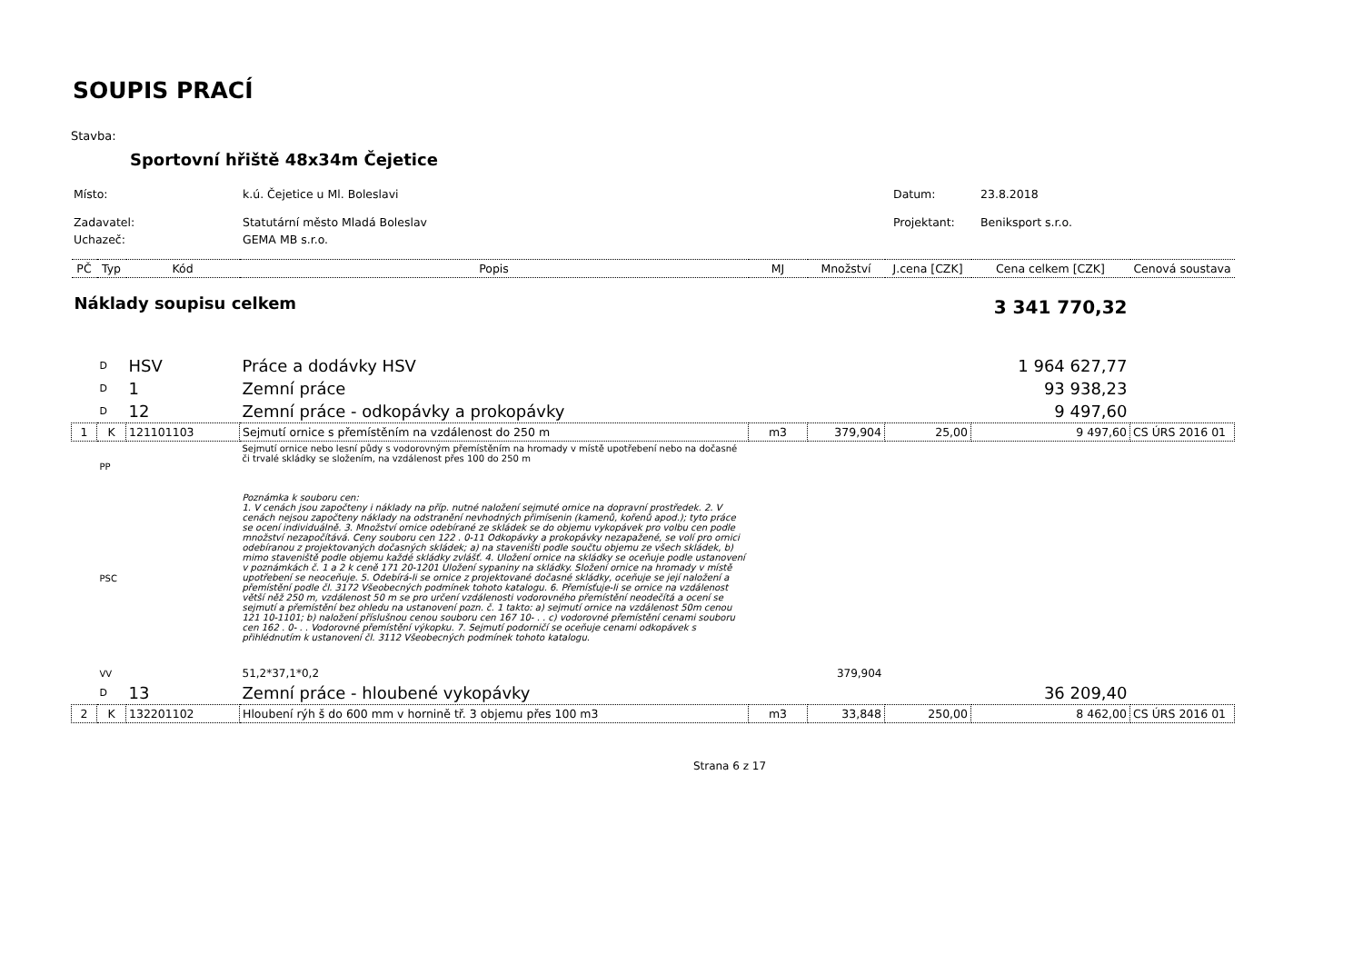SOUPIS PRACÍ
Stavba:
Sportovní hřiště 48x34m Čejetice
| Místo: | k.ú. Čejetice u Ml. Boleslavi | Datum: | 23.8.2018 |
| Zadavatel: | Statutární město Mladá Boleslav | Projektant: | Beniksport s.r.o. |
| Uchazeč: | GEMA MB s.r.o. | | |
| PČ | Typ | Kód | Popis | MJ | Množství | J.cena [CZK] | Cena celkem [CZK] | Cenová soustava |
| --- | --- | --- | --- | --- | --- | --- | --- | --- |
| Náklady soupisu celkem | | | | | | | 3 341 770,32 | |
| | D | HSV | Práce a dodávky HSV | | | | 1 964 627,77 | |
| | D | 1 | Zemní práce | | | | 93 938,23 | |
| | D | 12 | Zemní práce - odkopávky a prokopávky | | | | 9 497,60 | |
| 1 | K | 121101103 | Sejmutí ornice s přemístěním na vzdálenost do 250 m | m3 | 379,904 | 25,00 | 9 497,60 | CS ÚRS 2016 01 |
| | PP | | Sejmutí ornice nebo lesní půdy s vodorovným přemístěním na hromady v místě upotřebení nebo na dočasné či trvalé skládky se složením, na vzdálenost přes 100 do 250 m | | | | | |
| | PSC | | Poznámka k souboru cen: 1. V cenách jsou započteny i náklady na příp. nutné naložení sejmuté ornice na dopravní prostředek. 2. V cenách nejsou započteny náklady na odstranění nevhodných přimísenin (kamenů, kořenů apod.); tyto práce se ocení individuálně. 3. Množství ornice odebírané ze skládek se do objemu vykopávek pro volbu cen podle množství nezapočítává. Ceny souboru cen 122 . 0-11 Odkopávky a prokopávky nezapažené, se volí pro ornici odebíranou z projektovaných dočasných skládek; a) na staveništi podle součtu objemu ze všech skládek, b) mimo staveniště podle objemu každé skládky zvlášť. 4. Uložení ornice na skládky se oceňuje podle ustanovení v poznámkách č. 1 a 2 k ceně 171 20-1201 Uložení sypaniny na skládky. Složení ornice na hromady v místě upotřebení se neoceňuje. 5. Odebírá-li se ornice z projektované dočasné skládky, oceňuje se její naložení a přemístění podle čl. 3172 Všeobecných podmínek tohoto katalogu. 6. Přemísťuje-li se ornice na vzdálenost větší něž 250 m, vzdálenost 50 m se pro určení vzdálenosti vodorovného přemístění neodečítá a ocení se sejmutí a přemístění bez ohledu na ustanovení pozn. č. 1 takto: a) sejmutí ornice na vzdálenost 50m cenou 121 10-1101; b) naložení příslušnou cenou souboru cen 167 10- . . c) vodorovné přemístění cenami souboru cen 162 . 0- . . Vodorovné přemístění výkopku. 7. Sejmutí podorničí se oceňuje cenami odkopávek s přihlédnutím k ustanovení čl. 3112 Všeobecných podmínek tohoto katalogu. | | | | | |
| | VV | | 51,2*37,1*0,2 | | 379,904 | | | |
| | D | 13 | Zemní práce - hloubené vykopávky | | | | 36 209,40 | |
| 2 | K | 132201102 | Hloubení rýh š do 600 mm v hornině tř. 3 objemu přes 100 m3 | m3 | 33,848 | 250,00 | 8 462,00 | CS ÚRS 2016 01 |
Strana 6 z 17